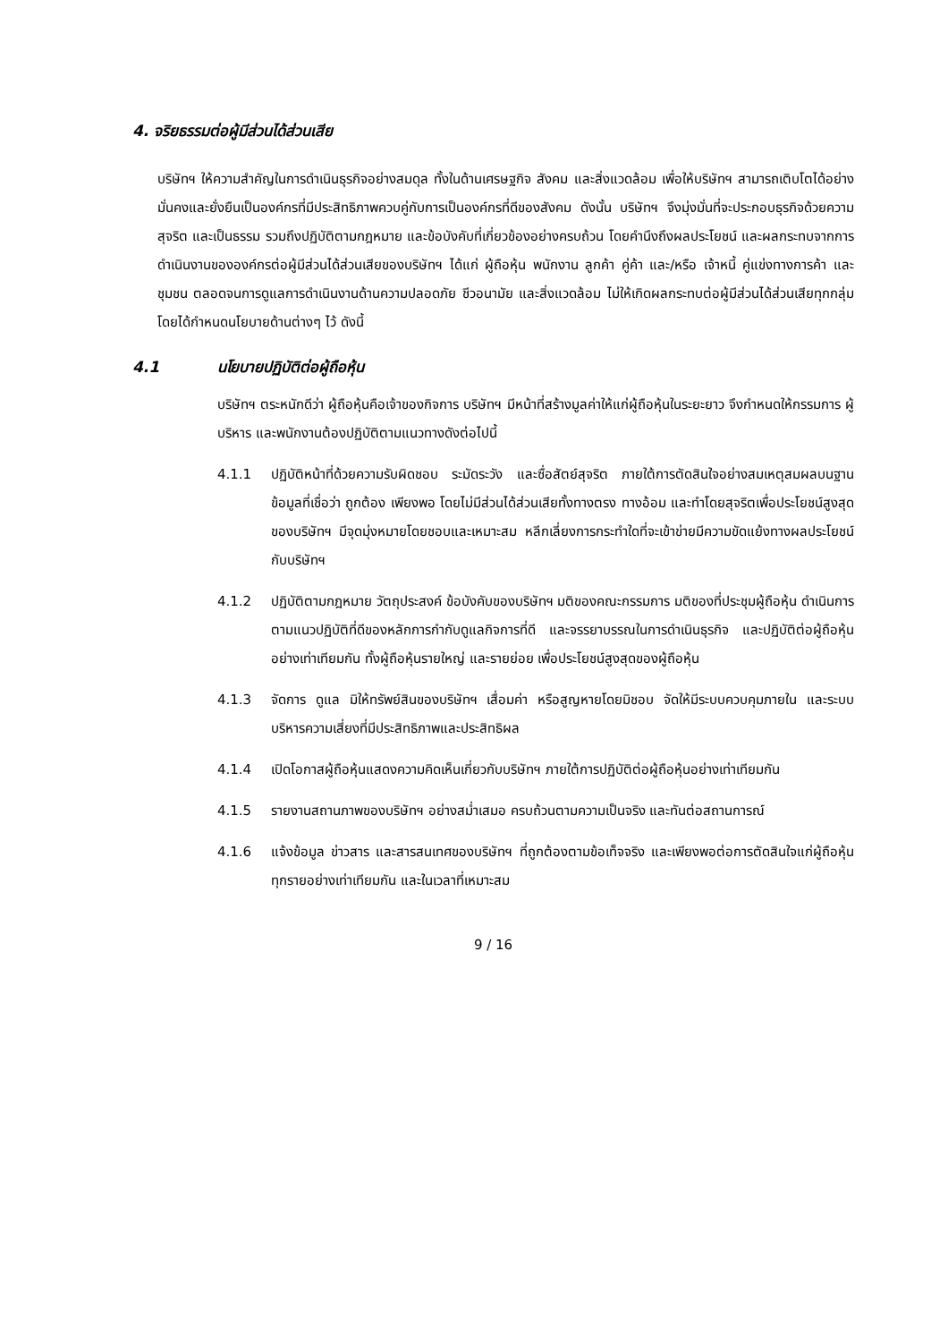4. จริยธรรมต่อผู้มีส่วนได้ส่วนเสีย
บริษัทฯ ให้ความสำคัญในการดำเนินธุรกิจอย่างสมดุล ทั้งในด้านเศรษฐกิจ สังคม และสิ่งแวดล้อม เพื่อให้บริษัทฯ สามารถเติบโตได้อย่างมั่นคงและยั่งยืนเป็นองค์กรที่มีประสิทธิภาพควบคู่กับการเป็นองค์กรที่ดีของสังคม ดังนั้น บริษัทฯ จึงมุ่งมั่นที่จะประกอบธุรกิจด้วยความสุจริต และเป็นธรรม รวมถึงปฏิบัติตามกฎหมาย และข้อบังคับที่เกี่ยวข้องอย่างครบถ้วน โดยคำนึงถึงผลประโยชน์ และผลกระทบจากการดำเนินงานขององค์กรต่อผู้มีส่วนได้ส่วนเสียของบริษัทฯ ได้แก่ ผู้ถือหุ้น พนักงาน ลูกค้า คู่ค้า และ/หรือ เจ้าหนี้ คู่แข่งทางการค้า และชุมชน ตลอดจนการดูแลการดำเนินงานด้านความปลอดภัย ชีวอนามัย และสิ่งแวดล้อม ไม่ให้เกิดผลกระทบต่อผู้มีส่วนได้ส่วนเสียทุกกลุ่ม โดยได้กำหนดนโยบายด้านต่างๆ ไว้ ดังนี้
4.1 นโยบายปฏิบัติต่อผู้ถือหุ้น
บริษัทฯ ตระหนักดีว่า ผู้ถือหุ้นคือเจ้าของกิจการ บริษัทฯ มีหน้าที่สร้างมูลค่าให้แก่ผู้ถือหุ้นในระยะยาว จึงกำหนดให้กรรมการ ผู้บริหาร และพนักงานต้องปฏิบัติตามแนวทางดังต่อไปนี้
4.1.1 ปฏิบัติหน้าที่ด้วยความรับผิดชอบ ระมัดระวัง และซื่อสัตย์สุจริต ภายใต้การตัดสินใจอย่างสมเหตุสมผลบนฐานข้อมูลที่เชื่อว่า ถูกต้อง เพียงพอ โดยไม่มีส่วนได้ส่วนเสียทั้งทางตรง ทางอ้อม และทำโดยสุจริตเพื่อประโยชน์สูงสุดของบริษัทฯ มีจุดมุ่งหมายโดยชอบและเหมาะสม หลีกเลี่ยงการกระทำใดที่จะเข้าข่ายมีความขัดแย้งทางผลประโยชน์กับบริษัทฯ
4.1.2 ปฏิบัติตามกฎหมาย วัตถุประสงค์ ข้อบังคับของบริษัทฯ มติของคณะกรรมการ มติของที่ประชุมผู้ถือหุ้น ดำเนินการตามแนวปฏิบัติที่ดีของหลักการกำกับดูแลกิจการที่ดี และจรรยาบรรณในการดำเนินธุรกิจ และปฏิบัติต่อผู้ถือหุ้นอย่างเท่าเทียมกัน ทั้งผู้ถือหุ้นรายใหญ่ และรายย่อย เพื่อประโยชน์สูงสุดของผู้ถือหุ้น
4.1.3 จัดการ ดูแล มิให้ทรัพย์สินของบริษัทฯ เสื่อมค่า หรือสูญหายโดยมิชอบ จัดให้มีระบบควบคุมภายใน และระบบบริหารความเสี่ยงที่มีประสิทธิภาพและประสิทธิผล
4.1.4 เปิดโอกาสผู้ถือหุ้นแสดงความคิดเห็นเกี่ยวกับบริษัทฯ ภายใต้การปฏิบัติต่อผู้ถือหุ้นอย่างเท่าเทียมกัน
4.1.5 รายงานสถานภาพของบริษัทฯ อย่างสม่ำเสมอ ครบถ้วนตามความเป็นจริง และทันต่อสถานการณ์
4.1.6 แจ้งข้อมูล ข่าวสาร และสารสนเทศของบริษัทฯ ที่ถูกต้องตามข้อเท็จจริง และเพียงพอต่อการตัดสินใจแก่ผู้ถือหุ้นทุกรายอย่างเท่าเทียมกัน และในเวลาที่เหมาะสม
9 / 16